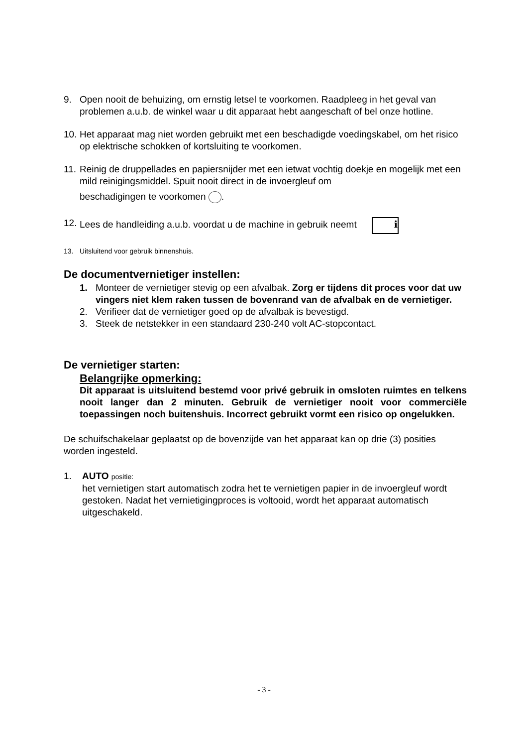9. Open nooit de behuizing, om ernstig letsel te voorkomen. Raadpleeg in het geval van problemen a.u.b. de winkel waar u dit apparaat hebt aangeschaft of bel onze hotline.
10. Het apparaat mag niet worden gebruikt met een beschadigde voedingskabel, om het risico op elektrische schokken of kortsluiting te voorkomen.
11. Reinig de druppellades en papiersnijder met een ietwat vochtig doekje en mogelijk met een mild reinigingsmiddel. Spuit nooit direct in de invoergleuf om
beschadigingen te voorkomen .
12. Lees de handleiding a.u.b. voordat u de machine in gebruik neemt i
13. Uitsluitend voor gebruik binnenshuis.
De documentvernietiger instellen:
1. Monteer de vernietiger stevig op een afvalbak. Zorg er tijdens dit proces voor dat uw vingers niet klem raken tussen de bovenrand van de afvalbak en de vernietiger.
2. Verifieer dat de vernietiger goed op de afvalbak is bevestigd.
3. Steek de netstekker in een standaard 230-240 volt AC-stopcontact.
De vernietiger starten:
Belangrijke opmerking:
Dit apparaat is uitsluitend bestemd voor privé gebruik in omsloten ruimtes en telkens nooit langer dan 2 minuten. Gebruik de vernietiger nooit voor commerciële toepassingen noch buitenshuis. Incorrect gebruikt vormt een risico op ongelukken.
De schuifschakelaar geplaatst op de bovenzijde van het apparaat kan op drie (3) posities worden ingesteld.
1. AUTO positie:
het vernietigen start automatisch zodra het te vernietigen papier in de invoergleuf wordt gestoken. Nadat het vernietigingproces is voltooid, wordt het apparaat automatisch uitgeschakeld.
- 3 -